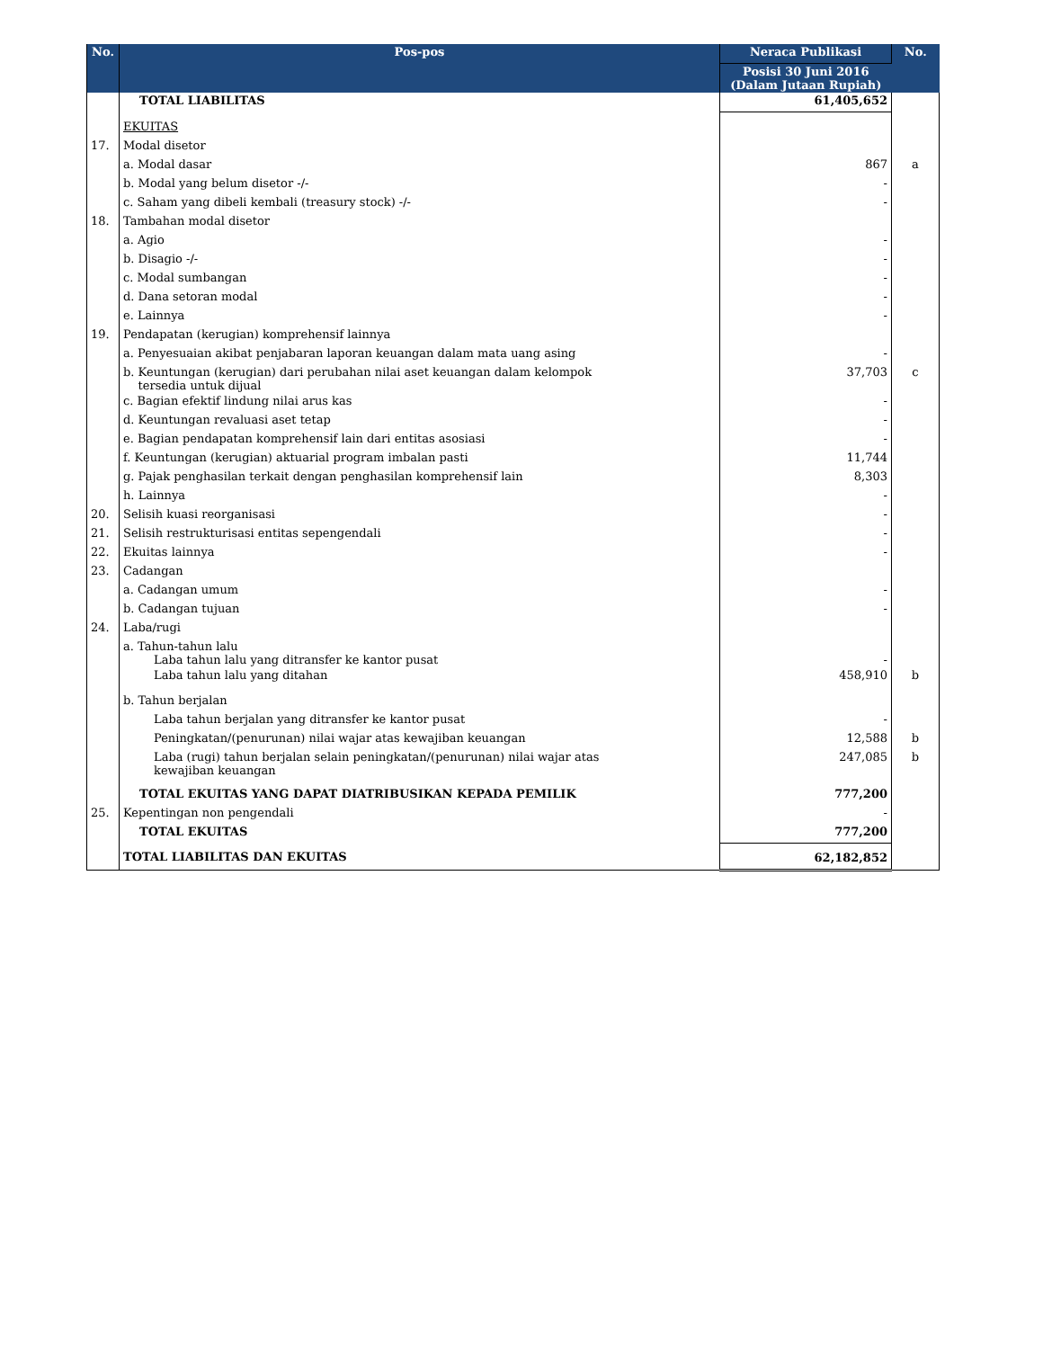| No. | Pos-pos | Neraca Publikasi | No. |
| --- | --- | --- | --- |
| | | Posisi 30 Juni 2016 (Dalam Jutaan Rupiah) | |
| | TOTAL LIABILITAS | 61,405,652 | |
| | EKUITAS | | |
| 17. | Modal disetor | | |
| | a. Modal dasar | 867 | a |
| | b. Modal yang belum disetor -/- | - | |
| | c. Saham yang dibeli kembali (treasury stock) -/- | - | |
| 18. | Tambahan modal disetor | | |
| | a. Agio | - | |
| | b. Disagio -/- | - | |
| | c. Modal sumbangan | - | |
| | d. Dana setoran modal | - | |
| | e. Lainnya | - | |
| 19. | Pendapatan (kerugian) komprehensif lainnya | | |
| | a. Penyesuaian akibat penjabaran laporan keuangan dalam mata uang asing | - | |
| | b. Keuntungan (kerugian) dari perubahan nilai aset keuangan dalam kelompok tersedia untuk dijual | 37,703 | c |
| | c. Bagian efektif lindung nilai arus kas | - | |
| | d. Keuntungan revaluasi aset tetap | - | |
| | e. Bagian pendapatan komprehensif lain dari entitas asosiasi | - | |
| | f. Keuntungan (kerugian) aktuarial program imbalan pasti | 11,744 | |
| | g. Pajak penghasilan terkait dengan penghasilan komprehensif lain | 8,303 | |
| | h. Lainnya | - | |
| 20. | Selisih kuasi reorganisasi | - | |
| 21. | Selisih restrukturisasi entitas sepengendali | - | |
| 22. | Ekuitas lainnya | - | |
| 23. | Cadangan | | |
| | a. Cadangan umum | - | |
| | b. Cadangan tujuan | - | |
| 24. | Laba/rugi | | |
| | a. Tahun-tahun lalu Laba tahun lalu yang ditransfer ke kantor pusat | - | |
| | Laba tahun lalu yang ditahan | 458,910 | b |
| | b. Tahun berjalan | | |
| | Laba tahun berjalan yang ditransfer ke kantor pusat | - | |
| | Peningkatan/(penurunan) nilai wajar atas kewajiban keuangan | 12,588 | b |
| | Laba (rugi) tahun berjalan selain peningkatan/(penurunan) nilai wajar atas kewajiban keuangan | 247,085 | b |
| | TOTAL EKUITAS YANG DAPAT DIATRIBUSIKAN KEPADA PEMILIK | 777,200 | |
| 25. | Kepentingan non pengendali | - | |
| | TOTAL EKUITAS | 777,200 | |
| | TOTAL LIABILITAS DAN EKUITAS | 62,182,852 | |